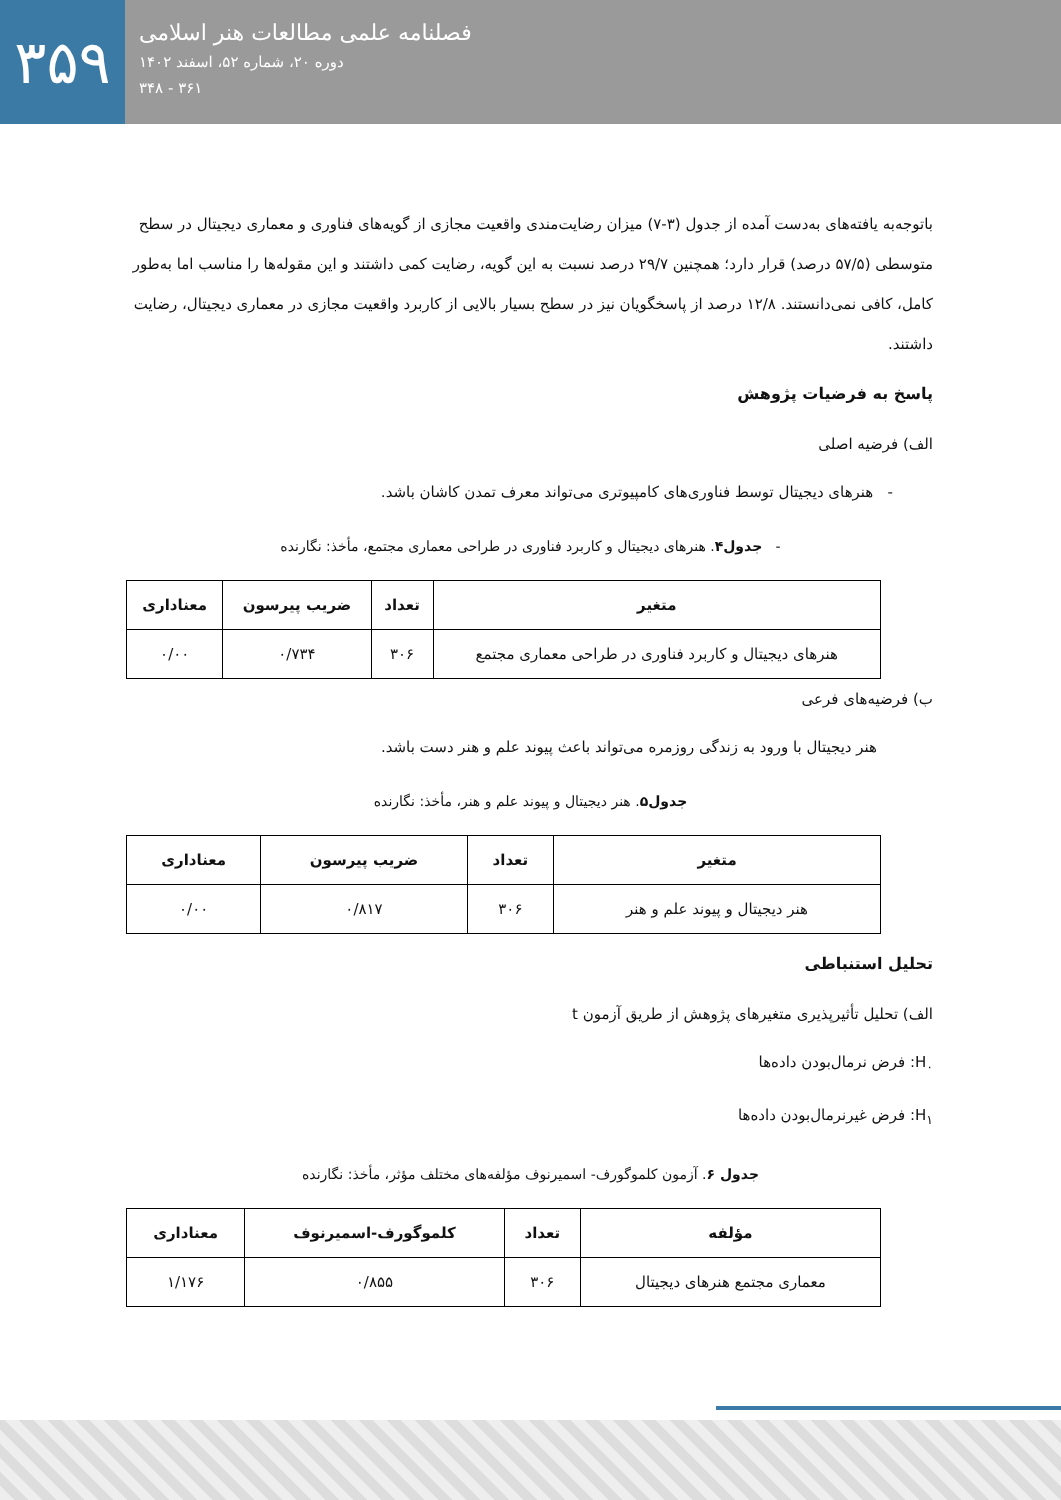۳۵۹
فصلنامه علمی مطالعات هنر اسلامی
دوره ۲۰، شماره ۵۲، اسفند ۱۴۰۲
۳۶۱ - ۳۴۸
باتوجه‌به یافته‌های به‌دست آمده از جدول (۳-۷) میزان رضایت‌مندی واقعیت مجازی از گویه‌های فناوری و معماری دیجیتال در سطح متوسطی (۵۷/۵ درصد) قرار دارد؛ همچنین ۲۹/۷ درصد نسبت به این گویه، رضایت کمی داشتند و این مقوله‌ها را مناسب اما به‌طور کامل، کافی نمی‌دانستند. ۱۲/۸ درصد از پاسخگویان نیز در سطح بسیار بالایی از کاربرد واقعیت مجازی در معماری دیجیتال، رضایت داشتند.
پاسخ به فرضیات پژوهش
الف) فرضیه اصلی
- هنرهای دیجیتال توسط فناوری‌های کامپیوتری می‌تواند معرف تمدن کاشان باشد.
- جدول۴. هنرهای دیجیتال و کاربرد فناوری در طراحی معماری مجتمع، مأخذ: نگارنده
| متغیر | تعداد | ضریب پیرسون | معناداری |
| --- | --- | --- | --- |
| هنرهای دیجیتال و کاربرد فناوری در طراحی معماری مجتمع | ۳۰۶ | ۰/۷۳۴ | ۰/۰۰ |
ب) فرضیه‌های فرعی
هنر دیجیتال با ورود به زندگی روزمره می‌تواند باعث پیوند علم و هنر دست باشد.
جدول۵. هنر دیجیتال و پیوند علم و هنر، مأخذ: نگارنده
| متغیر | تعداد | ضریب پیرسون | معناداری |
| --- | --- | --- | --- |
| هنر دیجیتال و پیوند علم و هنر | ۳۰۶ | ۰/۸۱۷ | ۰/۰۰ |
تحلیل استنباطی
الف) تحلیل تأثیرپذیری متغیرهای پژوهش از طریق آزمون t
H<sub>۰</sub>: فرض نرمال‌بودن داده‌ها
H<sub>۱</sub>: فرض غیرنرمال‌بودن داده‌ها
جدول ۶. آزمون کلموگورف- اسمیرنوف مؤلفه‌های مختلف مؤثر، مأخذ: نگارنده
| مؤلفه | تعداد | کلموگورف-اسمیرنوف | معناداری |
| --- | --- | --- | --- |
| معماری مجتمع هنرهای دیجیتال | ۳۰۶ | ۰/۸۵۵ | ۱/۱۷۶ |